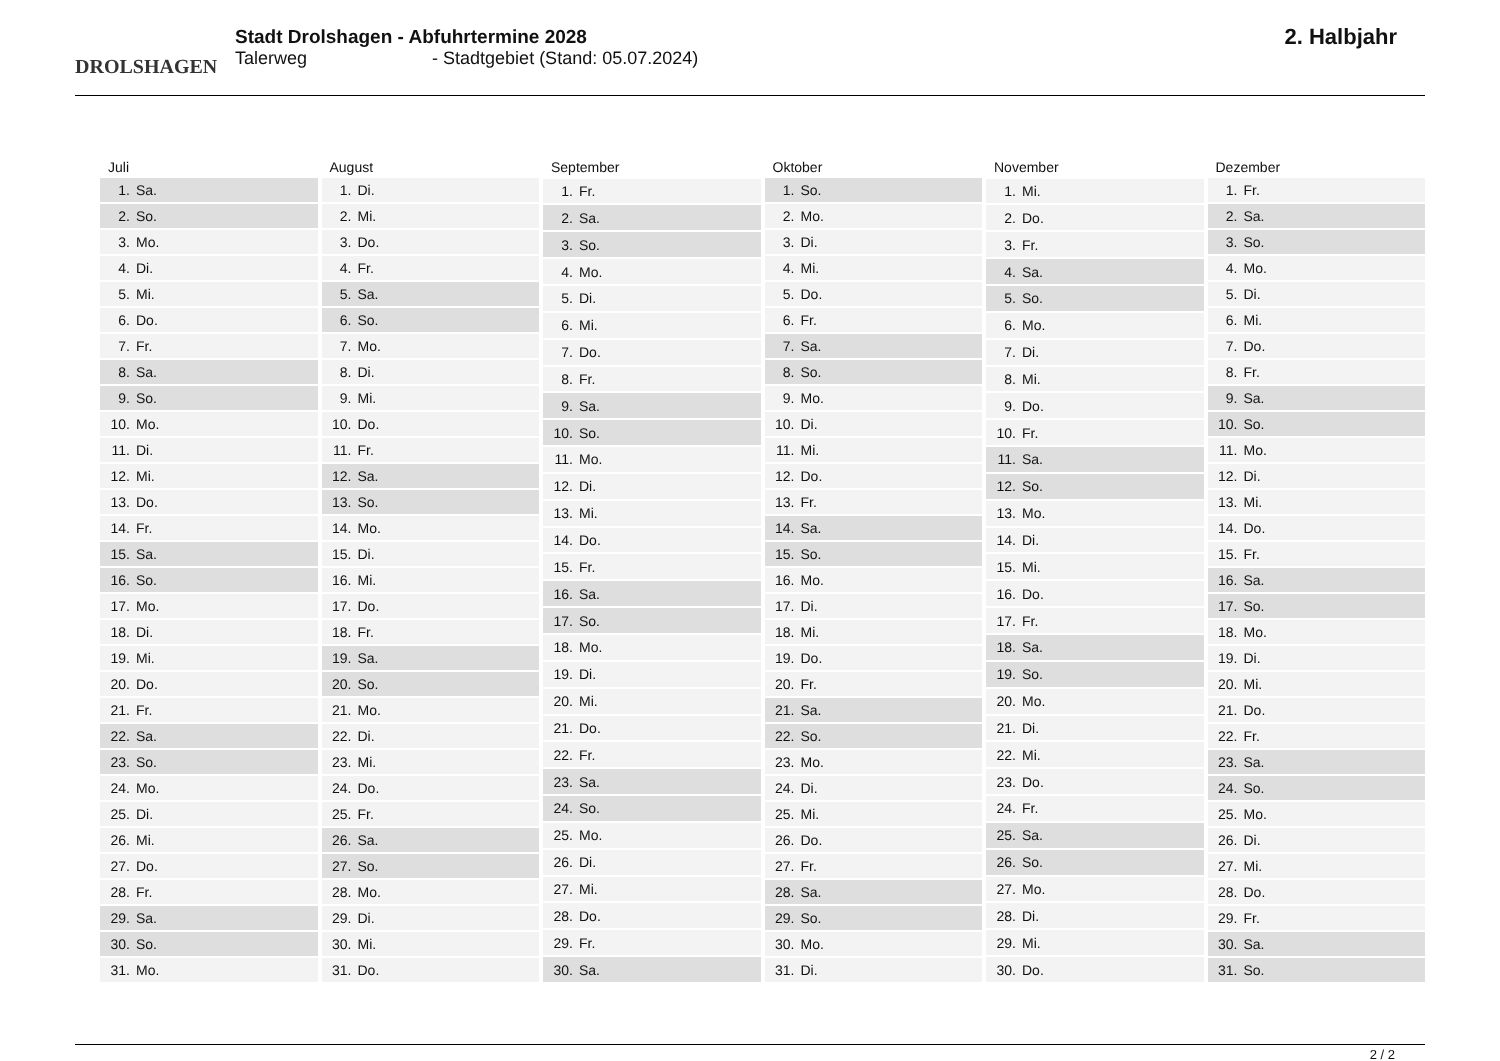DROLSHAGEN
Stadt Drolshagen - Abfuhrtermine 2028
Talerweg - Stadtgebiet (Stand: 05.07.2024)
2. Halbjahr
| Juli | |
| --- | --- |
| 1. | Sa. |
| 2. | So. |
| 3. | Mo. |
| 4. | Di. |
| 5. | Mi. |
| 6. | Do. |
| 7. | Fr. |
| 8. | Sa. |
| 9. | So. |
| 10. | Mo. |
| 11. | Di. |
| 12. | Mi. |
| 13. | Do. |
| 14. | Fr. |
| 15. | Sa. |
| 16. | So. |
| 17. | Mo. |
| 18. | Di. |
| 19. | Mi. |
| 20. | Do. |
| 21. | Fr. |
| 22. | Sa. |
| 23. | So. |
| 24. | Mo. |
| 25. | Di. |
| 26. | Mi. |
| 27. | Do. |
| 28. | Fr. |
| 29. | Sa. |
| 30. | So. |
| 31. | Mo. |
| August | |
| --- | --- |
| 1. | Di. |
| 2. | Mi. |
| 3. | Do. |
| 4. | Fr. |
| 5. | Sa. |
| 6. | So. |
| 7. | Mo. |
| 8. | Di. |
| 9. | Mi. |
| 10. | Do. |
| 11. | Fr. |
| 12. | Sa. |
| 13. | So. |
| 14. | Mo. |
| 15. | Di. |
| 16. | Mi. |
| 17. | Do. |
| 18. | Fr. |
| 19. | Sa. |
| 20. | So. |
| 21. | Mo. |
| 22. | Di. |
| 23. | Mi. |
| 24. | Do. |
| 25. | Fr. |
| 26. | Sa. |
| 27. | So. |
| 28. | Mo. |
| 29. | Di. |
| 30. | Mi. |
| 31. | Do. |
| September | |
| --- | --- |
| 1. | Fr. |
| 2. | Sa. |
| 3. | So. |
| 4. | Mo. |
| 5. | Di. |
| 6. | Mi. |
| 7. | Do. |
| 8. | Fr. |
| 9. | Sa. |
| 10. | So. |
| 11. | Mo. |
| 12. | Di. |
| 13. | Mi. |
| 14. | Do. |
| 15. | Fr. |
| 16. | Sa. |
| 17. | So. |
| 18. | Mo. |
| 19. | Di. |
| 20. | Mi. |
| 21. | Do. |
| 22. | Fr. |
| 23. | Sa. |
| 24. | So. |
| 25. | Mo. |
| 26. | Di. |
| 27. | Mi. |
| 28. | Do. |
| 29. | Fr. |
| 30. | Sa. |
| Oktober | |
| --- | --- |
| 1. | So. |
| 2. | Mo. |
| 3. | Di. |
| 4. | Mi. |
| 5. | Do. |
| 6. | Fr. |
| 7. | Sa. |
| 8. | So. |
| 9. | Mo. |
| 10. | Di. |
| 11. | Mi. |
| 12. | Do. |
| 13. | Fr. |
| 14. | Sa. |
| 15. | So. |
| 16. | Mo. |
| 17. | Di. |
| 18. | Mi. |
| 19. | Do. |
| 20. | Fr. |
| 21. | Sa. |
| 22. | So. |
| 23. | Mo. |
| 24. | Di. |
| 25. | Mi. |
| 26. | Do. |
| 27. | Fr. |
| 28. | Sa. |
| 29. | So. |
| 30. | Mo. |
| 31. | Di. |
| November | |
| --- | --- |
| 1. | Mi. |
| 2. | Do. |
| 3. | Fr. |
| 4. | Sa. |
| 5. | So. |
| 6. | Mo. |
| 7. | Di. |
| 8. | Mi. |
| 9. | Do. |
| 10. | Fr. |
| 11. | Sa. |
| 12. | So. |
| 13. | Mo. |
| 14. | Di. |
| 15. | Mi. |
| 16. | Do. |
| 17. | Fr. |
| 18. | Sa. |
| 19. | So. |
| 20. | Mo. |
| 21. | Di. |
| 22. | Mi. |
| 23. | Do. |
| 24. | Fr. |
| 25. | Sa. |
| 26. | So. |
| 27. | Mo. |
| 28. | Di. |
| 29. | Mi. |
| 30. | Do. |
| Dezember | |
| --- | --- |
| 1. | Fr. |
| 2. | Sa. |
| 3. | So. |
| 4. | Mo. |
| 5. | Di. |
| 6. | Mi. |
| 7. | Do. |
| 8. | Fr. |
| 9. | Sa. |
| 10. | So. |
| 11. | Mo. |
| 12. | Di. |
| 13. | Mi. |
| 14. | Do. |
| 15. | Fr. |
| 16. | Sa. |
| 17. | So. |
| 18. | Mo. |
| 19. | Di. |
| 20. | Mi. |
| 21. | Do. |
| 22. | Fr. |
| 23. | Sa. |
| 24. | So. |
| 25. | Mo. |
| 26. | Di. |
| 27. | Mi. |
| 28. | Do. |
| 29. | Fr. |
| 30. | Sa. |
| 31. | So. |
2 / 2